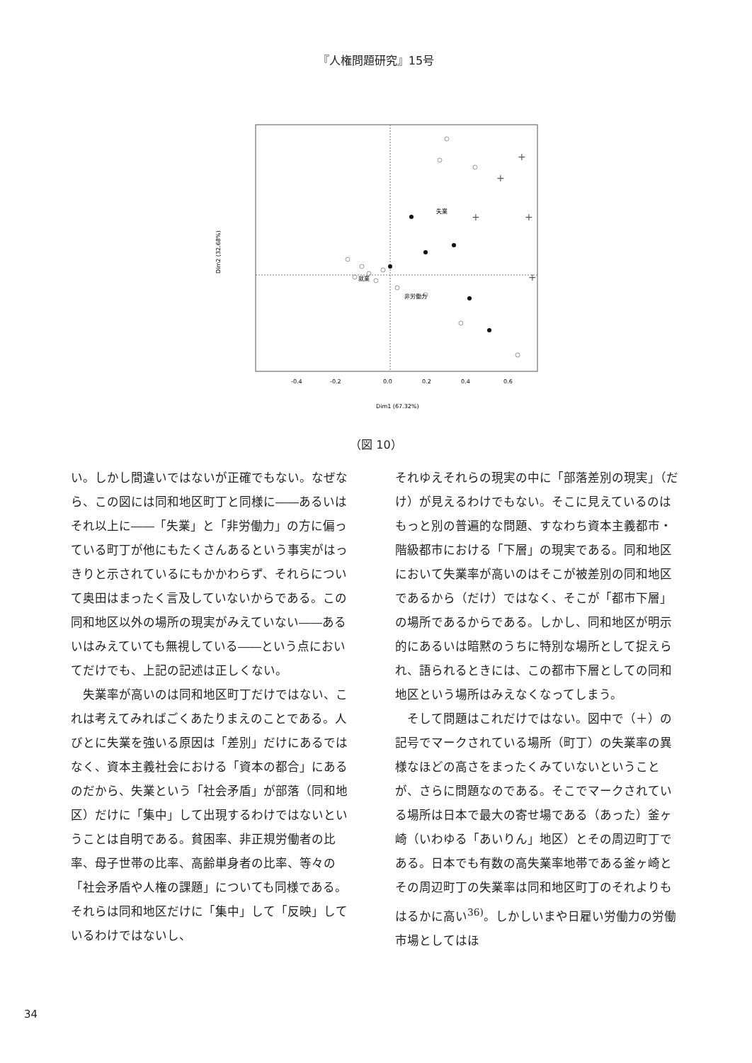『人権問題研究』15号
+
+
+
+
+
失業
就業
非労働力
-0.4
-0.2
0.0
0.2
0.4
0.6
Dim1 (67.32%)
Dim2 (32.68%)
（図 10）
い。しかし間違いではないが正確でもない。なぜなら、この図には同和地区町丁と同様に――あるいはそれ以上に――「失業」と「非労働力」の方に偏っている町丁が他にもたくさんあるという事実がはっきりと示されているにもかかわらず、それらについて奥田はまったく言及していないからである。この同和地区以外の場所の現実がみえていない――あるいはみえていても無視している――という点においてだけでも、上記の記述は正しくない。
　失業率が高いのは同和地区町丁だけではない、これは考えてみればごくあたりまえのことである。人びとに失業を強いる原因は「差別」だけにあるではなく、資本主義社会における「資本の都合」にあるのだから、失業という「社会矛盾」が部落（同和地区）だけに「集中」して出現するわけではないということは自明である。貧困率、非正規労働者の比率、母子世帯の比率、高齢単身者の比率、等々の「社会矛盾や人権の課題」についても同様である。それらは同和地区だけに「集中」して「反映」しているわけではないし、
それゆえそれらの現実の中に「部落差別の現実」（だけ）が見えるわけでもない。そこに見えているのはもっと別の普遍的な問題、すなわち資本主義都市・階級都市における「下層」の現実である。同和地区において失業率が高いのはそこが被差別の同和地区であるから（だけ）ではなく、そこが「都市下層」の場所であるからである。しかし、同和地区が明示的にあるいは暗黙のうちに特別な場所として捉えられ、語られるときには、この都市下層としての同和地区という場所はみえなくなってしまう。
　そして問題はこれだけではない。図中で（＋）の記号でマークされている場所（町丁）の失業率の異様なほどの高さをまったくみていないということが、さらに問題なのである。そこでマークされている場所は日本で最大の寄せ場である（あった）釜ヶ崎（いわゆる「あいりん」地区）とその周辺町丁である。日本でも有数の高失業率地帯である釜ヶ崎とその周辺町丁の失業率は同和地区町丁のそれよりもはるかに高い<sup>36)</sup>。しかしいまや日雇い労働力の労働市場としてはほ
34